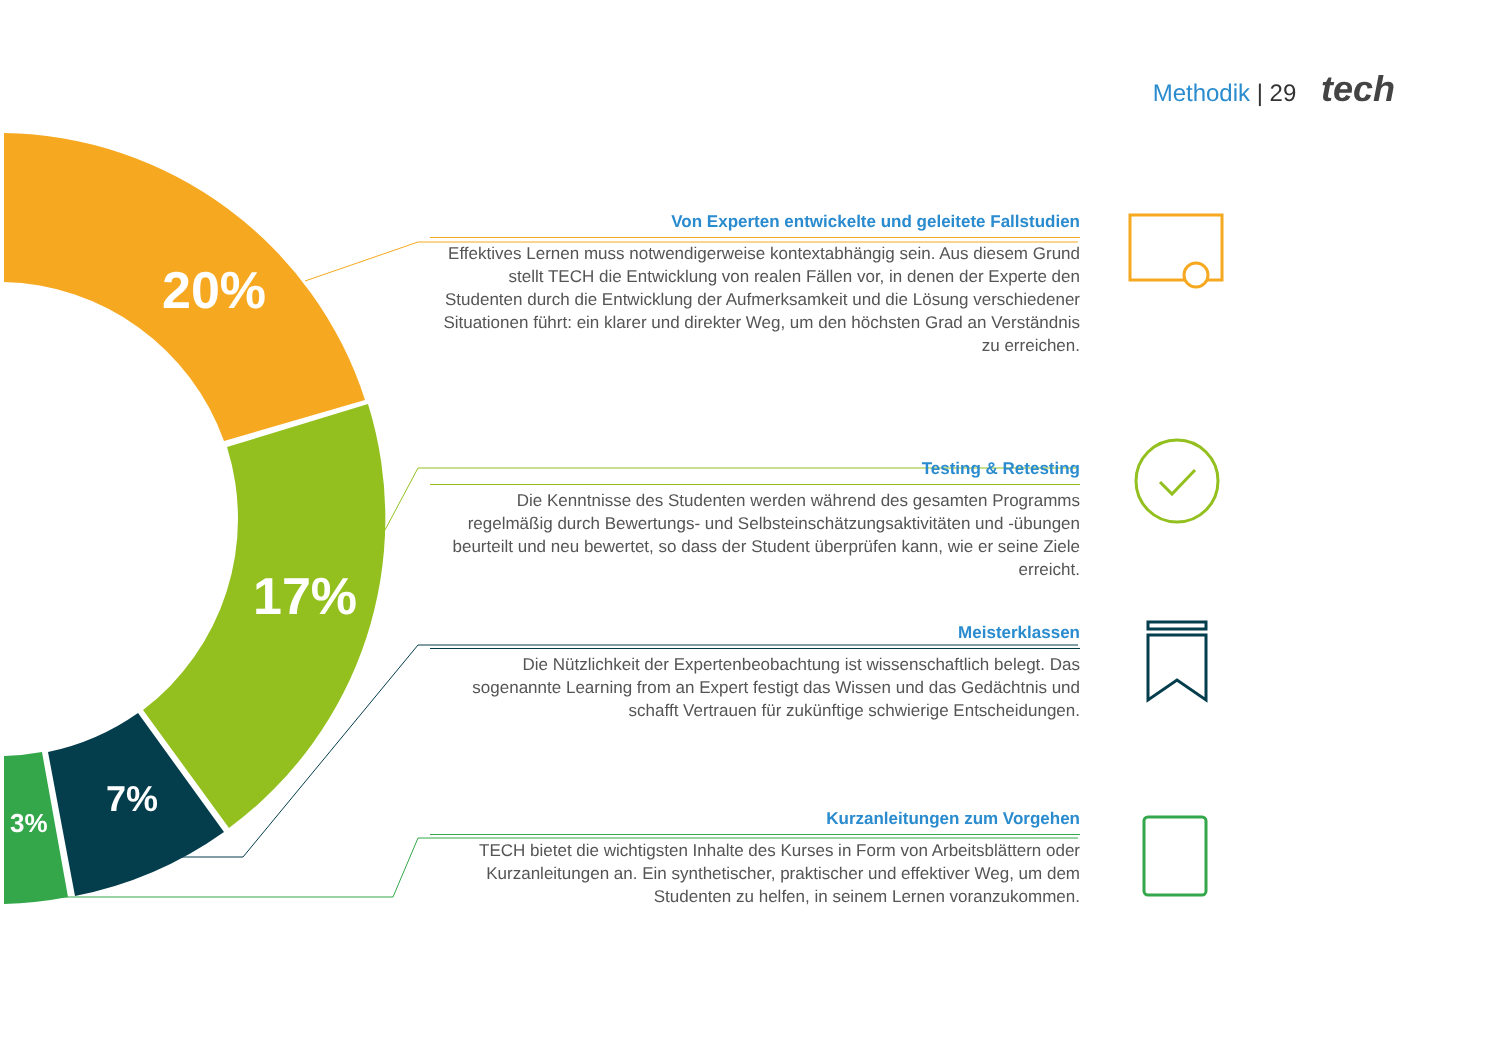Methodik | 29 tech
20%
17%
7%
3%
Von Experten entwickelte und geleitete Fallstudien
Effektives Lernen muss notwendigerweise kontextabhängig sein. Aus diesem Grund stellt TECH die Entwicklung von realen Fällen vor, in denen der Experte den Studenten durch die Entwicklung der Aufmerksamkeit und die Lösung verschiedener Situationen führt: ein klarer und direkter Weg, um den höchsten Grad an Verständnis zu erreichen.
Testing & Retesting
Die Kenntnisse des Studenten werden während des gesamten Programms regelmäßig durch Bewertungs- und Selbsteinschätzungsaktivitäten und -übungen beurteilt und neu bewertet, so dass der Student überprüfen kann, wie er seine Ziele erreicht.
Meisterklassen
Die Nützlichkeit der Expertenbeobachtung ist wissenschaftlich belegt. Das sogenannte Learning from an Expert festigt das Wissen und das Gedächtnis und schafft Vertrauen für zukünftige schwierige Entscheidungen.
Kurzanleitungen zum Vorgehen
TECH bietet die wichtigsten Inhalte des Kurses in Form von Arbeitsblättern oder Kurzanleitungen an. Ein synthetischer, praktischer und effektiver Weg, um dem Studenten zu helfen, in seinem Lernen voranzukommen.